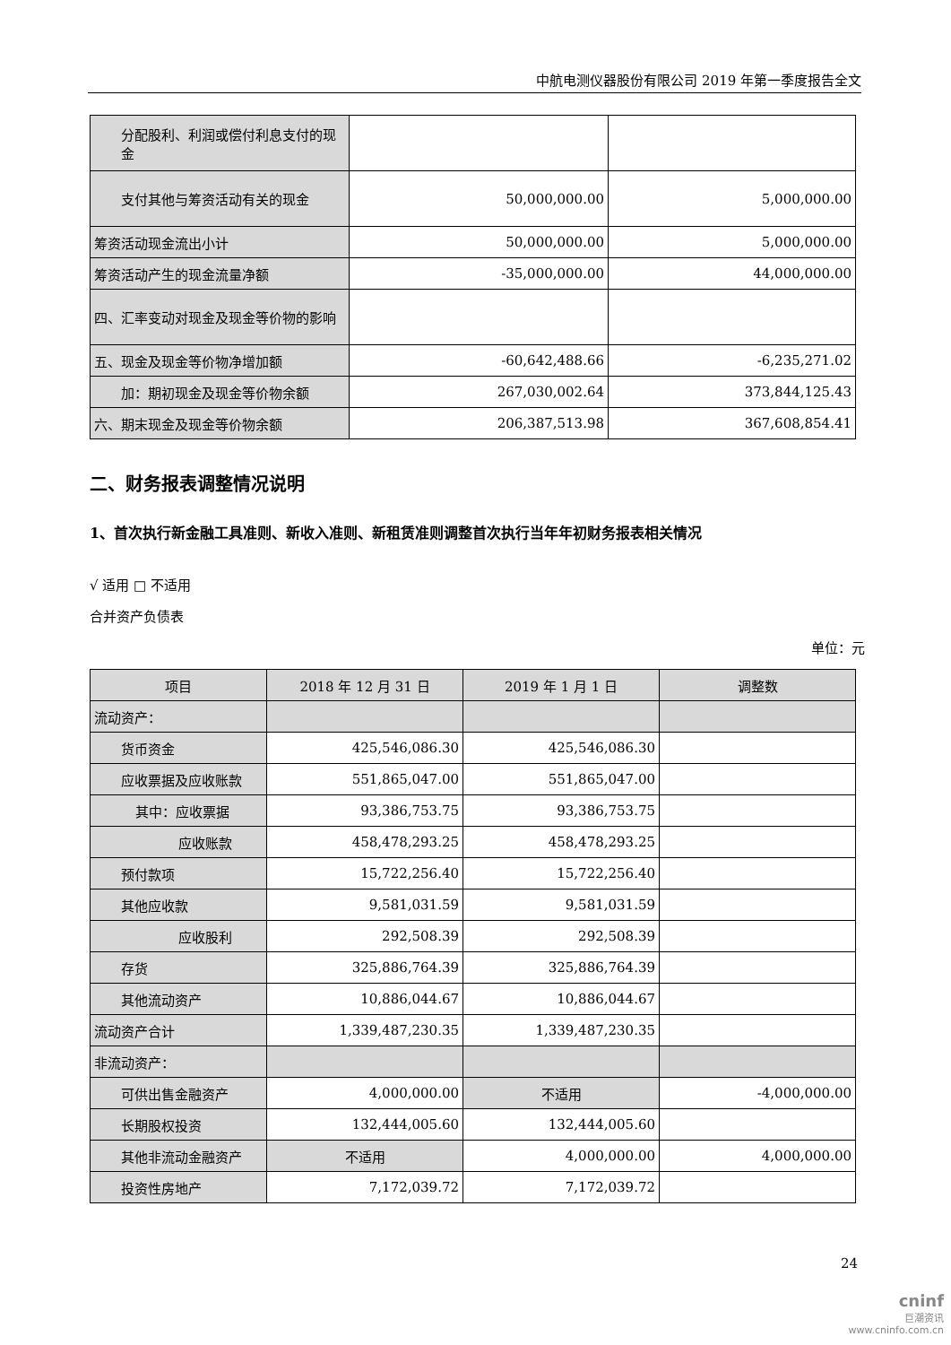中航电测仪器股份有限公司 2019 年第一季度报告全文
| 分配股利、利润或偿付利息支付的现金 | | |
| 支付其他与筹资活动有关的现金 | 50,000,000.00 | 5,000,000.00 |
| 筹资活动现金流出小计 | 50,000,000.00 | 5,000,000.00 |
| 筹资活动产生的现金流量净额 | -35,000,000.00 | 44,000,000.00 |
| 四、汇率变动对现金及现金等价物的影响 | | |
| 五、现金及现金等价物净增加额 | -60,642,488.66 | -6,235,271.02 |
| 加：期初现金及现金等价物余额 | 267,030,002.64 | 373,844,125.43 |
| 六、期末现金及现金等价物余额 | 206,387,513.98 | 367,608,854.41 |
二、财务报表调整情况说明
1、首次执行新金融工具准则、新收入准则、新租赁准则调整首次执行当年年初财务报表相关情况
√ 适用 □ 不适用
合并资产负债表
单位：元
| 项目 | 2018 年 12 月 31 日 | 2019 年 1 月 1 日 | 调整数 |
| --- | --- | --- | --- |
| 流动资产： | | | |
| 货币资金 | 425,546,086.30 | 425,546,086.30 | |
| 应收票据及应收账款 | 551,865,047.00 | 551,865,047.00 | |
| 其中：应收票据 | 93,386,753.75 | 93,386,753.75 | |
| 应收账款 | 458,478,293.25 | 458,478,293.25 | |
| 预付款项 | 15,722,256.40 | 15,722,256.40 | |
| 其他应收款 | 9,581,031.59 | 9,581,031.59 | |
| 应收股利 | 292,508.39 | 292,508.39 | |
| 存货 | 325,886,764.39 | 325,886,764.39 | |
| 其他流动资产 | 10,886,044.67 | 10,886,044.67 | |
| 流动资产合计 | 1,339,487,230.35 | 1,339,487,230.35 | |
| 非流动资产： | | | |
| 可供出售金融资产 | 4,000,000.00 | 不适用 | -4,000,000.00 |
| 长期股权投资 | 132,444,005.60 | 132,444,005.60 | |
| 其他非流动金融资产 | 不适用 | 4,000,000.00 | 4,000,000.00 |
| 投资性房地产 | 7,172,039.72 | 7,172,039.72 | |
24
cninf
巨潮资讯
www.cninfo.com.cn